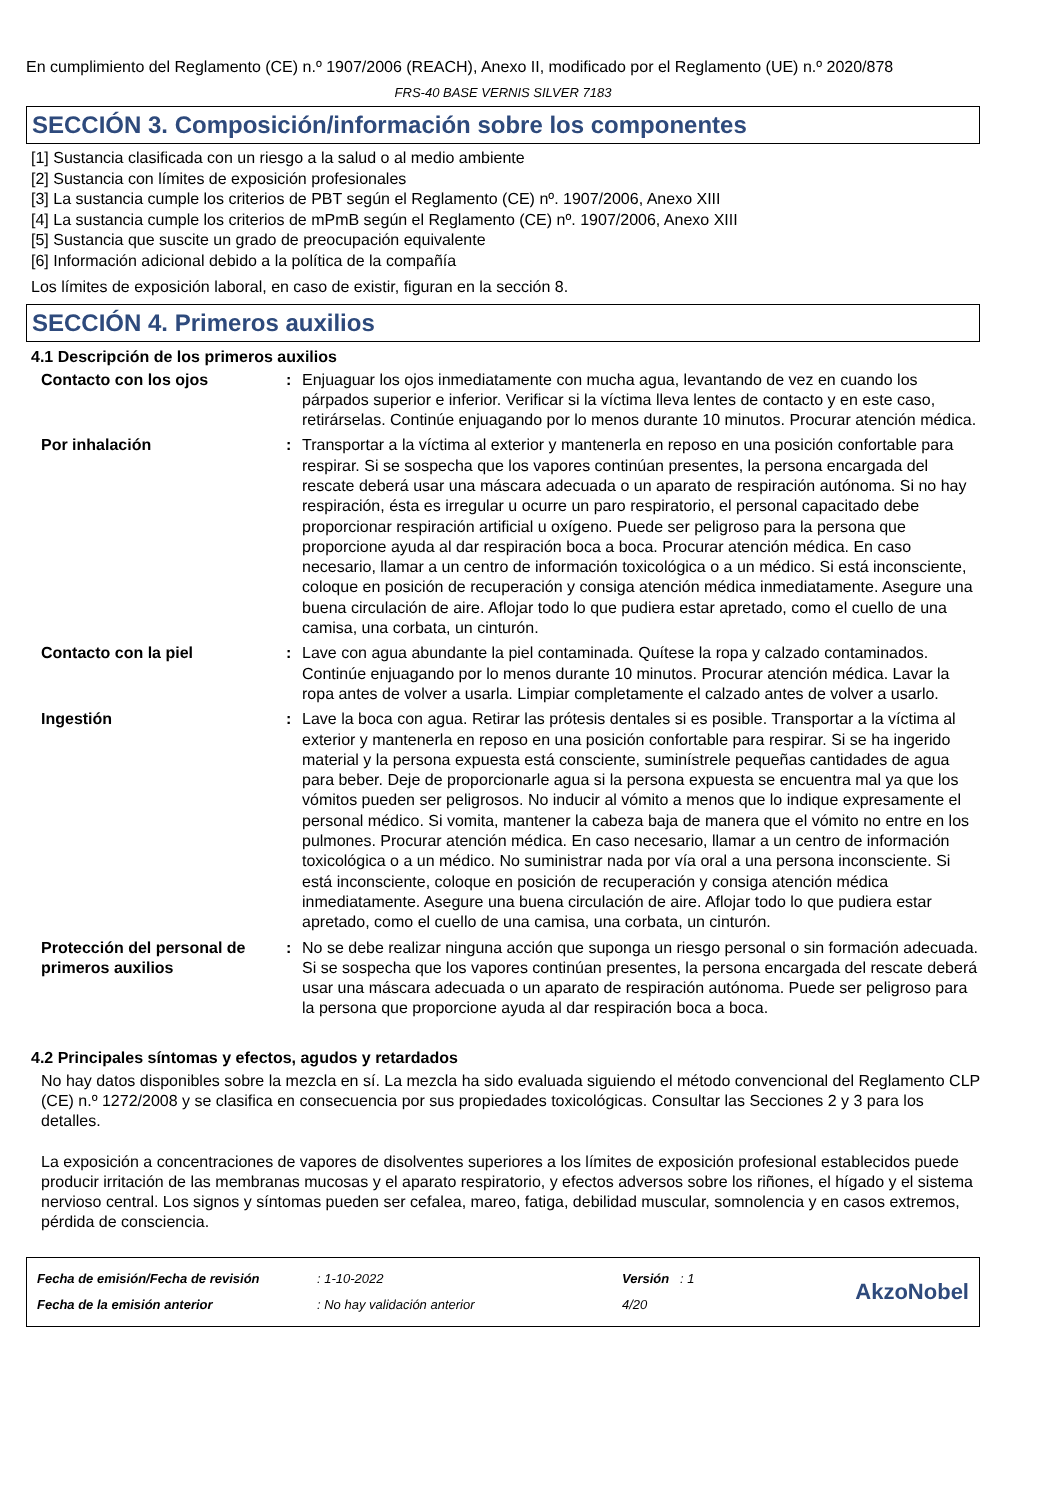En cumplimiento del Reglamento (CE) n.º 1907/2006 (REACH), Anexo II, modificado por el Reglamento (UE) n.º 2020/878
FRS-40 BASE VERNIS SILVER 7183
SECCIÓN 3. Composición/información sobre los componentes
[1] Sustancia clasificada con un riesgo a la salud o al medio ambiente
[2] Sustancia con límites de exposición profesionales
[3] La sustancia cumple los criterios de PBT según el Reglamento (CE) nº. 1907/2006, Anexo XIII
[4] La sustancia cumple los criterios de mPmB según el Reglamento (CE) nº. 1907/2006, Anexo XIII
[5] Sustancia que suscite un grado de preocupación equivalente
[6] Información adicional debido a la política de la compañía
Los límites de exposición laboral, en caso de existir, figuran en la sección 8.
SECCIÓN 4. Primeros auxilios
4.1 Descripción de los primeros auxilios
Contacto con los ojos : Enjuaguar los ojos inmediatamente con mucha agua, levantando de vez en cuando los párpados superior e inferior. Verificar si la víctima lleva lentes de contacto y en este caso, retirárselas. Continúe enjuagando por lo menos durante 10 minutos. Procurar atención médica.
Por inhalación : Transportar a la víctima al exterior y mantenerla en reposo en una posición confortable para respirar. Si se sospecha que los vapores continúan presentes, la persona encargada del rescate deberá usar una máscara adecuada o un aparato de respiración autónoma. Si no hay respiración, ésta es irregular u ocurre un paro respiratorio, el personal capacitado debe proporcionar respiración artificial u oxígeno. Puede ser peligroso para la persona que proporcione ayuda al dar respiración boca a boca. Procurar atención médica. En caso necesario, llamar a un centro de información toxicológica o a un médico. Si está inconsciente, coloque en posición de recuperación y consiga atención médica inmediatamente. Asegure una buena circulación de aire. Aflojar todo lo que pudiera estar apretado, como el cuello de una camisa, una corbata, un cinturón.
Contacto con la piel : Lave con agua abundante la piel contaminada. Quítese la ropa y calzado contaminados. Continúe enjuagando por lo menos durante 10 minutos. Procurar atención médica. Lavar la ropa antes de volver a usarla. Limpiar completamente el calzado antes de volver a usarlo.
Ingestión : Lave la boca con agua. Retirar las prótesis dentales si es posible. Transportar a la víctima al exterior y mantenerla en reposo en una posición confortable para respirar. Si se ha ingerido material y la persona expuesta está consciente, suminístrele pequeñas cantidades de agua para beber. Deje de proporcionarle agua si la persona expuesta se encuentra mal ya que los vómitos pueden ser peligrosos. No inducir al vómito a menos que lo indique expresamente el personal médico. Si vomita, mantener la cabeza baja de manera que el vómito no entre en los pulmones. Procurar atención médica. En caso necesario, llamar a un centro de información toxicológica o a un médico. No suministrar nada por vía oral a una persona inconsciente. Si está inconsciente, coloque en posición de recuperación y consiga atención médica inmediatamente. Asegure una buena circulación de aire. Aflojar todo lo que pudiera estar apretado, como el cuello de una camisa, una corbata, un cinturón.
Protección del personal de primeros auxilios
: No se debe realizar ninguna acción que suponga un riesgo personal o sin formación adecuada. Si se sospecha que los vapores continúan presentes, la persona encargada del rescate deberá usar una máscara adecuada o un aparato de respiración autónoma. Puede ser peligroso para la persona que proporcione ayuda al dar respiración boca a boca.
4.2 Principales síntomas y efectos, agudos y retardados
No hay datos disponibles sobre la mezcla en sí. La mezcla ha sido evaluada siguiendo el método convencional del Reglamento CLP (CE) n.º 1272/2008 y se clasifica en consecuencia por sus propiedades toxicológicas. Consultar las Secciones 2 y 3 para los detalles.
La exposición a concentraciones de vapores de disolventes superiores a los límites de exposición profesional establecidos puede producir irritación de las membranas mucosas y el aparato respiratorio, y efectos adversos sobre los riñones, el hígado y el sistema nervioso central. Los signos y síntomas pueden ser cefalea, mareo, fatiga, debilidad muscular, somnolencia y en casos extremos, pérdida de consciencia.
Fecha de emisión/Fecha de revisión
Fecha de la emisión anterior
: 1-10-2022
: No hay validación anterior
Versión : 1
4/20
AkzoNobel